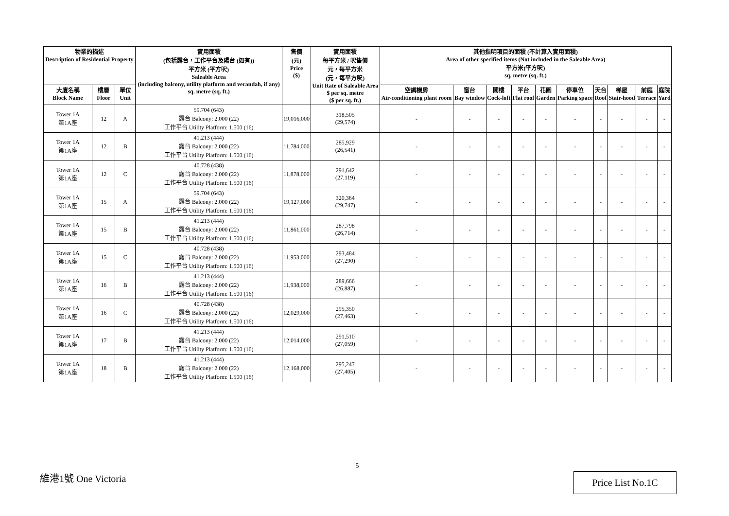| 物業的描述 Description of Residential Property | | | 實用面積 (包括露台，工作平台及陽台 (如有)) 平方米 (平方呎) Saleable Area (including balcony, utility platform and verandah, if any) sq. metre (sq. ft.) | 售價 (元) Price ($) | 實用面積 每平方米 / 呎售價 元，每平方米 (元，每平方呎) Unit Rate of Saleable Area $ per sq. metre ($ per sq. ft.) | 其他指明項目的面積 (不計算入實用面積) Area of other specified items (Not included in the Saleable Area) 平方米(平方呎) sq. metre (sq. ft.) | | | | | | | | | |
| --- | --- | --- | --- | --- | --- | --- | --- | --- | --- | --- | --- | --- | --- | --- | --- |
| 大廈名稱 Block Name | 樓層 Floor | 單位 Unit | | | | 空調機房 Air-conditioning plant room | 窗台 Bay window | 閣樓 Cock-loft | 平台 Flat roof | 花園 Garden | 停車位 Parking space | 天台 Roof | 梯屋 Stair-hood | 前庭 Terrace | 庭院 Yard |
| Tower 1A 第1A座 | 12 | A | 59.704 (643) 露台 Balcony: 2.000 (22) 工作平台 Utility Platform: 1.500 (16) | 19,016,000 | 318,505 (29,574) | - | - | - | - | - | - | - | - | - | - |
| Tower 1A 第1A座 | 12 | B | 41.213 (444) 露台 Balcony: 2.000 (22) 工作平台 Utility Platform: 1.500 (16) | 11,784,000 | 285,929 (26,541) | - | - | - | - | - | - | - | - | - | - |
| Tower 1A 第1A座 | 12 | C | 40.728 (438) 露台 Balcony: 2.000 (22) 工作平台 Utility Platform: 1.500 (16) | 11,878,000 | 291,642 (27,119) | - | - | - | - | - | - | - | - | - | - |
| Tower 1A 第1A座 | 15 | A | 59.704 (643) 露台 Balcony: 2.000 (22) 工作平台 Utility Platform: 1.500 (16) | 19,127,000 | 320,364 (29,747) | - | - | - | - | - | - | - | - | - | - |
| Tower 1A 第1A座 | 15 | B | 41.213 (444) 露台 Balcony: 2.000 (22) 工作平台 Utility Platform: 1.500 (16) | 11,861,000 | 287,798 (26,714) | - | - | - | - | - | - | - | - | - | - |
| Tower 1A 第1A座 | 15 | C | 40.728 (438) 露台 Balcony: 2.000 (22) 工作平台 Utility Platform: 1.500 (16) | 11,953,000 | 293,484 (27,290) | - | - | - | - | - | - | - | - | - | - |
| Tower 1A 第1A座 | 16 | B | 41.213 (444) 露台 Balcony: 2.000 (22) 工作平台 Utility Platform: 1.500 (16) | 11,938,000 | 289,666 (26,887) | - | - | - | - | - | - | - | - | - | - |
| Tower 1A 第1A座 | 16 | C | 40.728 (438) 露台 Balcony: 2.000 (22) 工作平台 Utility Platform: 1.500 (16) | 12,029,000 | 295,350 (27,463) | - | - | - | - | - | - | - | - | - | - |
| Tower 1A 第1A座 | 17 | B | 41.213 (444) 露台 Balcony: 2.000 (22) 工作平台 Utility Platform: 1.500 (16) | 12,014,000 | 291,510 (27,059) | - | - | - | - | - | - | - | - | - | - |
| Tower 1A 第1A座 | 18 | B | 41.213 (444) 露台 Balcony: 2.000 (22) 工作平台 Utility Platform: 1.500 (16) | 12,168,000 | 295,247 (27,405) | - | - | - | - | - | - | - | - | - | - |
5
維港1號 One Victoria Price List No.1C